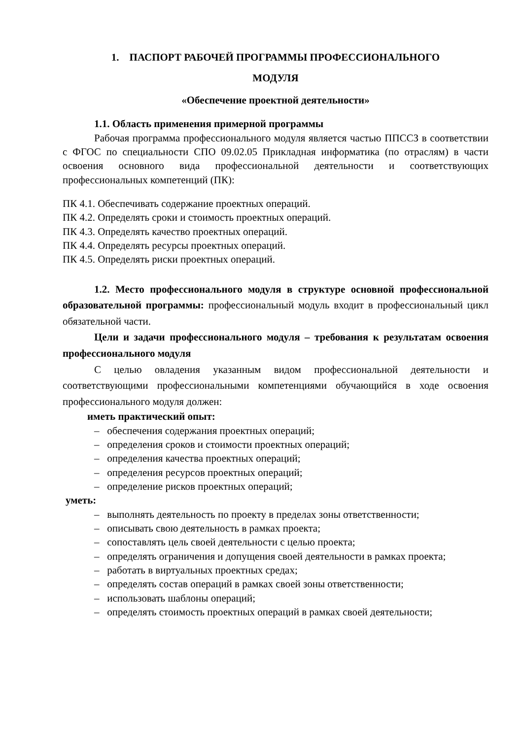1. ПАСПОРТ РАБОЧЕЙ ПРОГРАММЫ ПРОФЕССИОНАЛЬНОГО
МОДУЛЯ
«Обеспечение проектной деятельности»
1.1. Область применения примерной программы
Рабочая программа профессионального модуля является частью ППССЗ в соответствии с ФГОС по специальности СПО 09.02.05 Прикладная информатика (по отраслям) в части освоения основного вида профессиональной деятельности и соответствующих профессиональных компетенций (ПК):
ПК 4.1. Обеспечивать содержание проектных операций.
ПК 4.2. Определять сроки и стоимость проектных операций.
ПК 4.3. Определять качество проектных операций.
ПК 4.4. Определять ресурсы проектных операций.
ПК 4.5. Определять риски проектных операций.
1.2. Место профессионального модуля в структуре основной профессиональной образовательной программы: профессиональный модуль входит в профессиональный цикл обязательной части.
Цели и задачи профессионального модуля – требования к результатам освоения профессионального модуля
С целью овладения указанным видом профессиональной деятельности и соответствующими профессиональными компетенциями обучающийся в ходе освоения профессионального модуля должен:
иметь практический опыт:
– обеспечения содержания проектных операций;
– определения сроков и стоимости проектных операций;
– определения качества проектных операций;
– определения ресурсов проектных операций;
– определение рисков проектных операций;
уметь:
– выполнять деятельность по проекту в пределах зоны ответственности;
– описывать свою деятельность в рамках проекта;
– сопоставлять цель своей деятельности с целью проекта;
– определять ограничения и допущения своей деятельности в рамках проекта;
– работать в виртуальных проектных средах;
– определять состав операций в рамках своей зоны ответственности;
– использовать шаблоны операций;
– определять стоимость проектных операций в рамках своей деятельности;